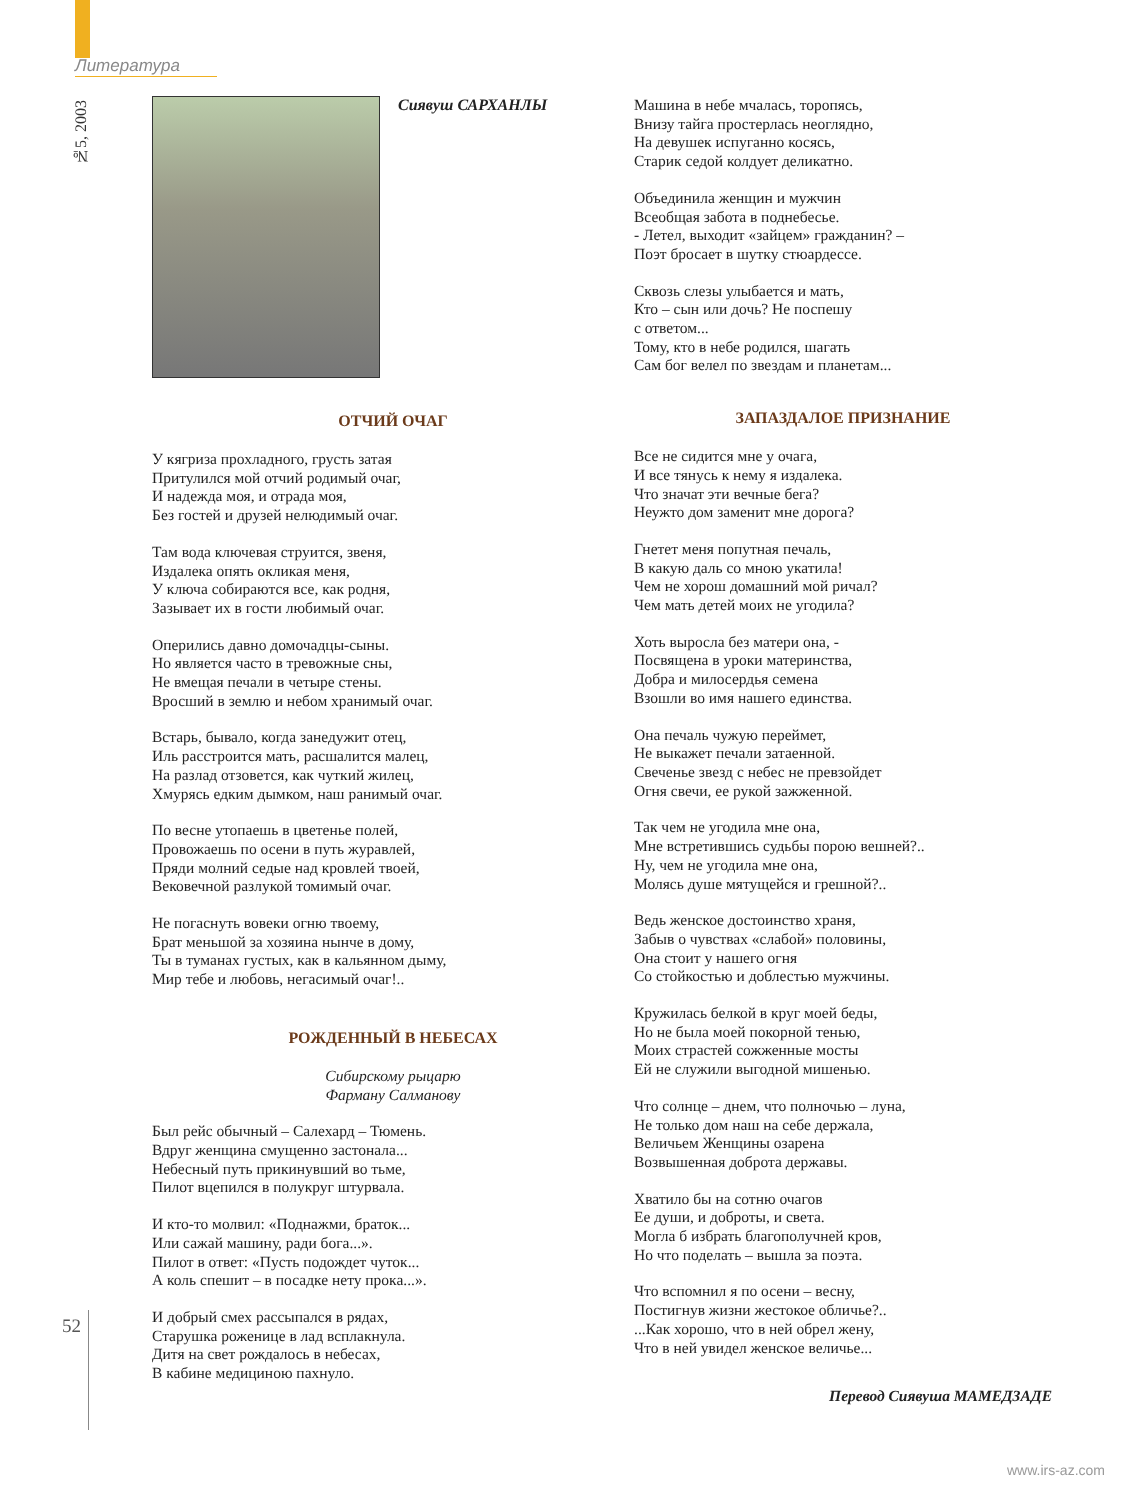Литература
№5, 2003
Сиявуш САРХАНЛЫ
ОТЧИЙ ОЧАГ
У кягриза прохладного, грусть затая
Притулился мой отчий родимый очаг,
И надежда моя, и отрада моя,
Без гостей и друзей нелюдимый очаг.
Там вода ключевая струится, звеня,
Издалека опять окликая меня,
У ключа собираются все, как родня,
Зазывает их в гости любимый очаг.
Оперились давно домочадцы-сыны.
Но является часто в тревожные сны,
Не вмещая печали в четыре стены.
Вросший в землю и небом хранимый очаг.
Встарь, бывало, когда занедужит отец,
Иль расстроится мать, расшалится малец,
На разлад отзовется, как чуткий жилец,
Хмурясь едким дымком, наш ранимый очаг.
По весне утопаешь в цветенье полей,
Провожаешь по осени в путь журавлей,
Пряди молний седые над кровлей твоей,
Вековечной разлукой томимый очаг.
Не погаснуть вовеки огню твоему,
Брат меньшой за хозяина нынче в дому,
Ты в туманах густых, как в кальянном дыму,
Мир тебе и любовь, негасимый очаг!..
РОЖДЕННЫЙ В НЕБЕСАХ
Сибирскому рыцарю
Фарману Салманову
Был рейс обычный – Салехард – Тюмень.
Вдруг женщина смущенно застонала...
Небесный путь прикинувший во тьме,
Пилот вцепился в полукруг штурвала.
И кто-то молвил: «Поднажми, браток...
Или сажай машину, ради бога...».
Пилот в ответ: «Пусть подождет чуток...
А коль спешит – в посадке нету прока...».
И добрый смех рассыпался в рядах,
Старушка роженице в лад всплакнула.
Дитя на свет рождалось в небесах,
В кабине медициною пахнуло.
Машина в небе мчалась, торопясь,
Внизу тайга простерлась неоглядно,
На девушек испуганно косясь,
Старик седой колдует деликатно.
Объединила женщин и мужчин
Всеобщая забота в поднебесье.
- Летел, выходит «зайцем» гражданин? –
Поэт бросает в шутку стюардессе.
Сквозь слезы улыбается и мать,
Кто – сын или дочь? Не поспешу
с ответом...
Тому, кто в небе родился, шагать
Сам бог велел по звездам и планетам...
ЗАПАЗДАЛОЕ ПРИЗНАНИЕ
Все не сидится мне у очага,
И все тянусь к нему я издалека.
Что значат эти вечные бега?
Неужто дом заменит мне дорога?
Гнетет меня попутная печаль,
В какую даль со мною укатила!
Чем не хорош домашний мой ричал?
Чем мать детей моих не угодила?
Хоть выросла без матери она, -
Посвящена в уроки материнства,
Добра и милосердья семена
Взошли во имя нашего единства.
Она печаль чужую переймет,
Не выкажет печали затаенной.
Свеченье звезд с небес не превзойдет
Огня свечи, ее рукой зажженной.
Так чем не угодила мне она,
Мне встретившись судьбы порою вешней?..
Ну, чем не угодила мне она,
Молясь душе мятущейся и грешной?..
Ведь женское достоинство храня,
Забыв о чувствах «слабой» половины,
Она стоит у нашего огня
Со стойкостью и доблестью мужчины.
Кружилась белкой в круг моей беды,
Но не была моей покорной тенью,
Моих страстей сожженные мосты
Ей не служили выгодной мишенью.
Что солнце – днем, что полночью – луна,
Не только дом наш на себе держала,
Величьем Женщины озарена
Возвышенная доброта державы.
Хватило бы на сотню очагов
Ее души, и доброты, и света.
Могла б избрать благополучней кров,
Но что поделать – вышла за поэта.
Что вспомнил я по осени – весну,
Постигнув жизни жестокое обличье?..
...Как хорошо, что в ней обрел жену,
Что в ней увидел женское величье...
Перевод Сиявуша МАМЕДЗАДЕ
52
www.irs-az.com